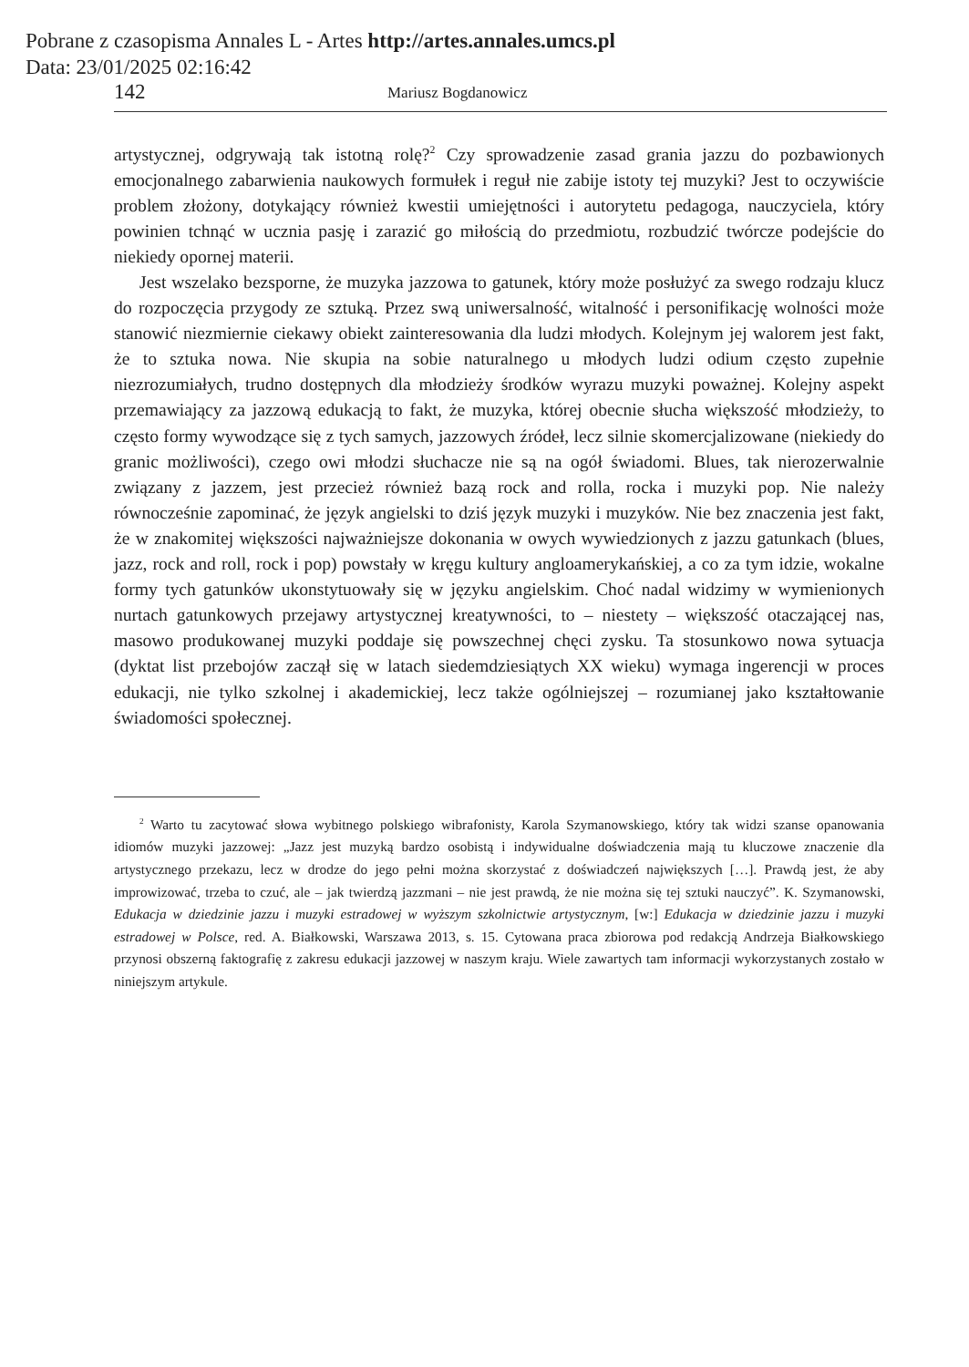Pobrane z czasopisma Annales L - Artes http://artes.annales.umcs.pl
Data: 23/01/2025 02:16:42
142 Mariusz Bogdanowicz
artystycznej, odgrywają tak istotną rolę?<sup>2</sup> Czy sprowadzenie zasad grania jazzu do pozbawionych emocjonalnego zabarwienia naukowych formułek i reguł nie zabije istoty tej muzyki? Jest to oczywiście problem złożony, dotykający również kwestii umiejętności i autorytetu pedagoga, nauczyciela, który powinien tchnąć w ucznia pasję i zarazić go miłością do przedmiotu, rozbudzić twórcze podejście do niekiedy opornej materii.
Jest wszelako bezsporne, że muzyka jazzowa to gatunek, który może posłużyć za swego rodzaju klucz do rozpoczęcia przygody ze sztuką. Przez swą uniwersalność, witalność i personifikację wolności może stanowić niezmiernie ciekawy obiekt zainteresowania dla ludzi młodych. Kolejnym jej walorem jest fakt, że to sztuka nowa. Nie skupia na sobie naturalnego u młodych ludzi odium często zupełnie niezrozumiałych, trudno dostępnych dla młodzieży środków wyrazu muzyki poważnej. Kolejny aspekt przemawiający za jazzową edukacją to fakt, że muzyka, której obecnie słucha większość młodzieży, to często formy wywodzące się z tych samych, jazzowych źródeł, lecz silnie skomercjalizowane (niekiedy do granic możliwości), czego owi młodzi słuchacze nie są na ogół świadomi. Blues, tak nierozerwalnie związany z jazzem, jest przecież również bazą rock and rolla, rocka i muzyki pop. Nie należy równocześnie zapominać, że język angielski to dziś język muzyki i muzyków. Nie bez znaczenia jest fakt, że w znakomitej większości najważniejsze dokonania w owych wywiedzionych z jazzu gatunkach (blues, jazz, rock and roll, rock i pop) powstały w kręgu kultury angloamerykańskiej, a co za tym idzie, wokalne formy tych gatunków ukonstytuowały się w języku angielskim. Choć nadal widzimy w wymienionych nurtach gatunkowych przejawy artystycznej kreatywności, to – niestety – większość otaczającej nas, masowo produkowanej muzyki poddaje się powszechnej chęci zysku. Ta stosunkowo nowa sytuacja (dyktat list przebojów zaczął się w latach siedemdziesiątych XX wieku) wymaga ingerencji w proces edukacji, nie tylko szkolnej i akademickiej, lecz także ogólniejszej – rozumianej jako kształtowanie świadomości społecznej.
<sup>2</sup> Warto tu zacytować słowa wybitnego polskiego wibrafonisty, Karola Szymanowskiego, który tak widzi szanse opanowania idiomów muzyki jazzowej: „Jazz jest muzyką bardzo osobistą i indywidualne doświadczenia mają tu kluczowe znaczenie dla artystycznego przekazu, lecz w drodze do jego pełni można skorzystać z doświadczeń największych […]. Prawdą jest, że aby improwizować, trzeba to czuć, ale – jak twierdzą jazzmani – nie jest prawdą, że nie można się tej sztuki nauczyć”. K. Szymanowski, Edukacja w dziedzinie jazzu i muzyki estradowej w wyższym szkolnictwie artystycznym, [w:] Edukacja w dziedzinie jazzu i muzyki estradowej w Polsce, red. A. Białkowski, Warszawa 2013, s. 15. Cytowana praca zbiorowa pod redakcją Andrzeja Białkowskiego przynosi obszerną faktografię z zakresu edukacji jazzowej w naszym kraju. Wiele zawartych tam informacji wykorzystanych zostało w niniejszym artykule.